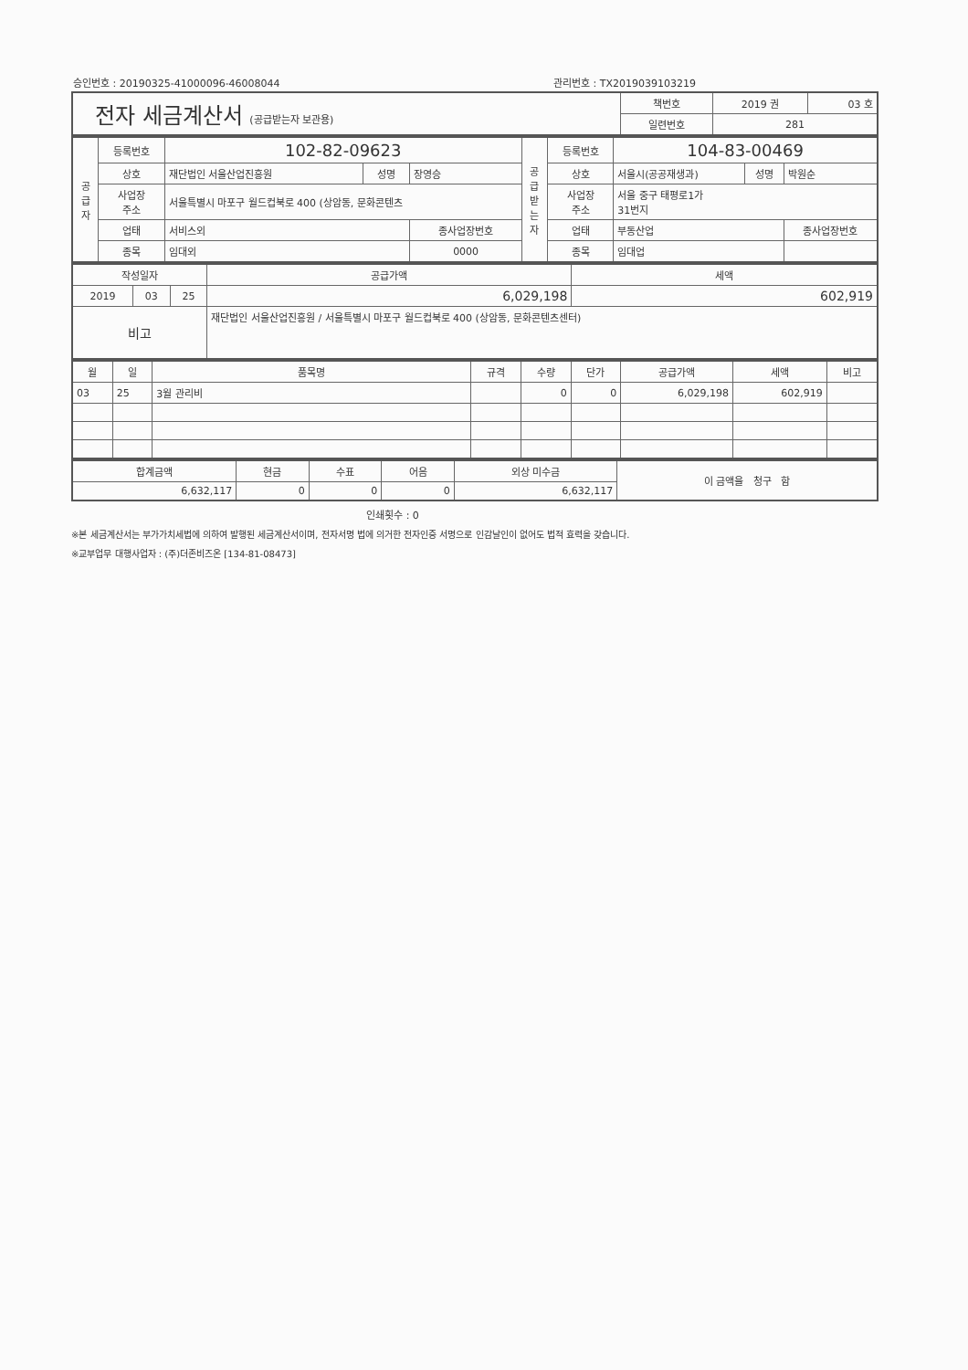승인번호 : 20190325-41000096-46008044 관리번호 : TX2019039103219
| 전자 세금계산서 (공급받는자 보관용) | 책번호 | 2019 권 | 03 호 |
| | 일련번호 | 281 | |
| 공 급 자 | 등록번호 | 102-82-09623 | | | 공 급 받 는 자 | 등록번호 | 104-83-00469 | | |
| | 상호 | 재단법인 서울산업진흥원 | 성명 | 장영승 | | 상호 | 서울시(공공재생과) | 성명 | 박원순 |
| | 사업장 주소 | 서울특별시 마포구 월드컵북로 400 (상암동, 문화콘텐츠 | | | | 사업장 주소 | 서울 중구 태평로1가 31번지 | | |
| | 업태 | 서비스외 | | 종사업장번호 | | 업태 | 부동산업 | | 종사업장번호 |
| | 종목 | 임대외 | | 0000 | | 종목 | 임대업 | | |
| 작성일자 | | | 공급가액 | 세액 |
| --- | --- | --- | --- | --- |
| 2019 | 03 | 25 | 6,029,198 | 602,919 |
| 비고 | | | 재단법인 서울산업진흥원 / 서울특별시 마포구 월드컵북로 400 (상암동, 문화콘텐츠센터) | |
| 월 | 일 | 품목명 | 규격 | 수량 | 단가 | 공급가액 | 세액 | 비고 |
| --- | --- | --- | --- | --- | --- | --- | --- | --- |
| 03 | 25 | 3월 관리비 | | 0 | 0 | 6,029,198 | 602,919 | |
| 합계금액 | 현금 | 수표 | 어음 | 외상 미수금 | 이 금액을 청구 함 |
| 6,632,117 | 0 | 0 | 0 | 6,632,117 | |
인쇄횟수 : 0
※본 세금계산서는 부가가치세법에 의하여 발행된 세금계산서이며, 전자서명 법에 의거한 전자인증 서명으로 인감날인이 없어도 법적 효력을 갖습니다.
※교부업무 대행사업자 : (주)더존비즈온 [134-81-08473]